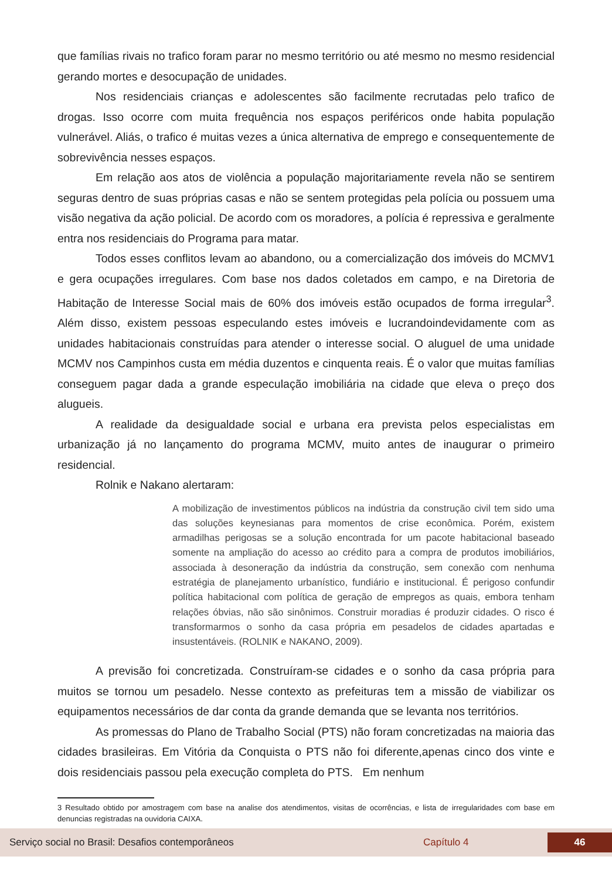que famílias rivais no trafico foram parar no mesmo território ou até mesmo no mesmo residencial gerando mortes e desocupação de unidades.
Nos residenciais crianças e adolescentes são facilmente recrutadas pelo trafico de drogas. Isso ocorre com muita frequência nos espaços periféricos onde habita população vulnerável. Aliás, o trafico é muitas vezes a única alternativa de emprego e consequentemente de sobrevivência nesses espaços.
Em relação aos atos de violência a população majoritariamente revela não se sentirem seguras dentro de suas próprias casas e não se sentem protegidas pela polícia ou possuem uma visão negativa da ação policial. De acordo com os moradores, a polícia é repressiva e geralmente entra nos residenciais do Programa para matar.
Todos esses conflitos levam ao abandono, ou a comercialização dos imóveis do MCMV1 e gera ocupações irregulares. Com base nos dados coletados em campo, e na Diretoria de Habitação de Interesse Social mais de 60% dos imóveis estão ocupados de forma irregular<sup>3</sup>. Além disso, existem pessoas especulando estes imóveis e lucrandoindevidamente com as unidades habitacionais construídas para atender o interesse social. O aluguel de uma unidade MCMV nos Campinhos custa em média duzentos e cinquenta reais. É o valor que muitas famílias conseguem pagar dada a grande especulação imobiliária na cidade que eleva o preço dos alugueis.
A realidade da desigualdade social e urbana era prevista pelos especialistas em urbanização já no lançamento do programa MCMV, muito antes de inaugurar o primeiro residencial.
Rolnik e Nakano alertaram:
A mobilização de investimentos públicos na indústria da construção civil tem sido uma das soluções keynesianas para momentos de crise econômica. Porém, existem armadilhas perigosas se a solução encontrada for um pacote habitacional baseado somente na ampliação do acesso ao crédito para a compra de produtos imobiliários, associada à desoneração da indústria da construção, sem conexão com nenhuma estratégia de planejamento urbanístico, fundiário e institucional. É perigoso confundir política habitacional com política de geração de empregos as quais, embora tenham relações óbvias, não são sinônimos. Construir moradias é produzir cidades. O risco é transformarmos o sonho da casa própria em pesadelos de cidades apartadas e insustentáveis. (ROLNIK e NAKANO, 2009).
A previsão foi concretizada. Construíram-se cidades e o sonho da casa própria para muitos se tornou um pesadelo. Nesse contexto as prefeituras tem a missão de viabilizar os equipamentos necessários de dar conta da grande demanda que se levanta nos territórios.
As promessas do Plano de Trabalho Social (PTS) não foram concretizadas na maioria das cidades brasileiras. Em Vitória da Conquista o PTS não foi diferente,apenas cinco dos vinte e dois residenciais passou pela execução completa do PTS. Em nenhum
3 Resultado obtido por amostragem com base na analise dos atendimentos, visitas de ocorrências, e lista de irregularidades com base em denuncias registradas na ouvidoria CAIXA.
Serviço social no Brasil: Desafios contemporâneos Capítulo 4 46